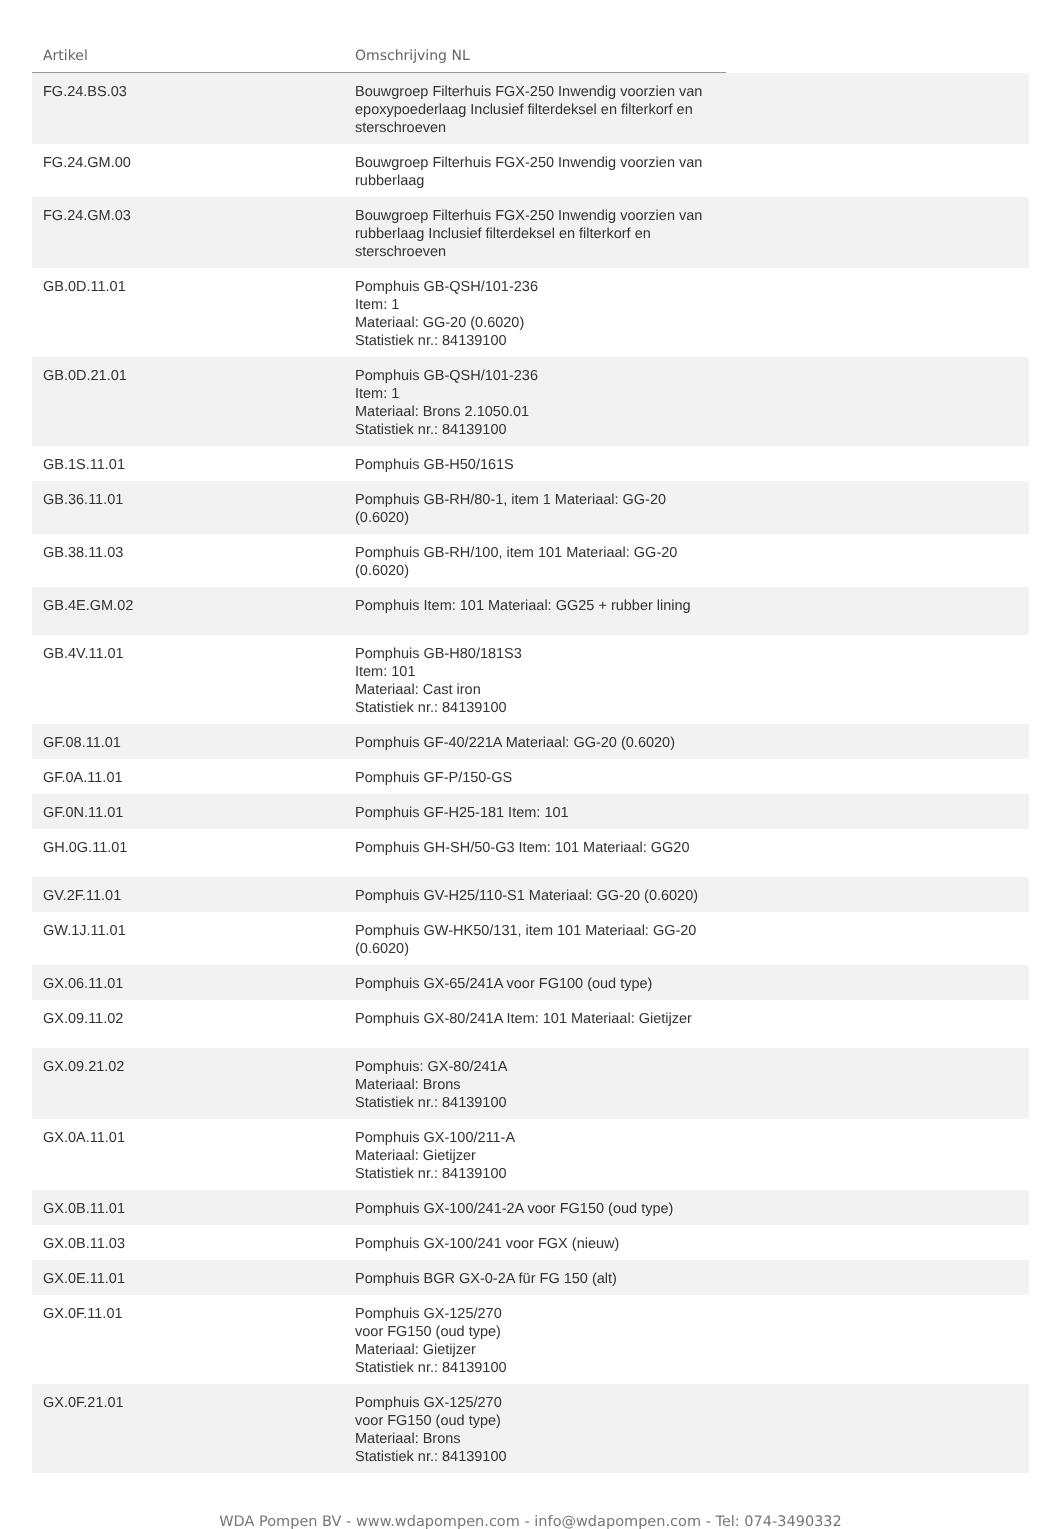| Artikel | Omschrijving NL | |
| --- | --- | --- |
| FG.24.BS.03 | Bouwgroep Filterhuis FGX-250 Inwendig voorzien van epoxypoederlaag Inclusief filterdeksel en filterkorf en sterschroeven | |
| FG.24.GM.00 | Bouwgroep Filterhuis FGX-250 Inwendig voorzien van rubberlaag | |
| FG.24.GM.03 | Bouwgroep Filterhuis FGX-250 Inwendig voorzien van rubberlaag Inclusief filterdeksel en filterkorf en sterschroeven | |
| GB.0D.11.01 | Pomphuis GB-QSH/101-236 Item: 1 Materiaal: GG-20 (0.6020) Statistiek nr.: 84139100 | |
| GB.0D.21.01 | Pomphuis GB-QSH/101-236 Item: 1 Materiaal: Brons 2.1050.01 Statistiek nr.: 84139100 | |
| GB.1S.11.01 | Pomphuis GB-H50/161S | |
| GB.36.11.01 | Pomphuis GB-RH/80-1, item 1 Materiaal: GG-20 (0.6020) | |
| GB.38.11.03 | Pomphuis GB-RH/100, item 101 Materiaal: GG-20 (0.6020) | |
| GB.4E.GM.02 | Pomphuis Item: 101 Materiaal: GG25 + rubber lining | |
| GB.4V.11.01 | Pomphuis GB-H80/181S3 Item: 101 Materiaal: Cast iron Statistiek nr.: 84139100 | |
| GF.08.11.01 | Pomphuis GF-40/221A Materiaal: GG-20 (0.6020) | |
| GF.0A.11.01 | Pomphuis GF-P/150-GS | |
| GF.0N.11.01 | Pomphuis GF-H25-181 Item: 101 | |
| GH.0G.11.01 | Pomphuis GH-SH/50-G3 Item: 101 Materiaal: GG20 | |
| GV.2F.11.01 | Pomphuis GV-H25/110-S1 Materiaal: GG-20 (0.6020) | |
| GW.1J.11.01 | Pomphuis GW-HK50/131, item 101 Materiaal: GG-20 (0.6020) | |
| GX.06.11.01 | Pomphuis GX-65/241A voor FG100 (oud type) | |
| GX.09.11.02 | Pomphuis GX-80/241A Item: 101 Materiaal: Gietijzer | |
| GX.09.21.02 | Pomphuis: GX-80/241A Materiaal: Brons Statistiek nr.: 84139100 | |
| GX.0A.11.01 | Pomphuis GX-100/211-A Materiaal: Gietijzer Statistiek nr.: 84139100 | |
| GX.0B.11.01 | Pomphuis GX-100/241-2A voor FG150 (oud type) | |
| GX.0B.11.03 | Pomphuis GX-100/241 voor FGX (nieuw) | |
| GX.0E.11.01 | Pomphuis BGR GX-0-2A für FG 150 (alt) | |
| GX.0F.11.01 | Pomphuis GX-125/270 voor FG150 (oud type) Materiaal: Gietijzer Statistiek nr.: 84139100 | |
| GX.0F.21.01 | Pomphuis GX-125/270 voor FG150 (oud type) Materiaal: Brons Statistiek nr.: 84139100 | |
WDA Pompen BV - www.wdapompen.com - info@wdapompen.com - Tel: 074-3490332